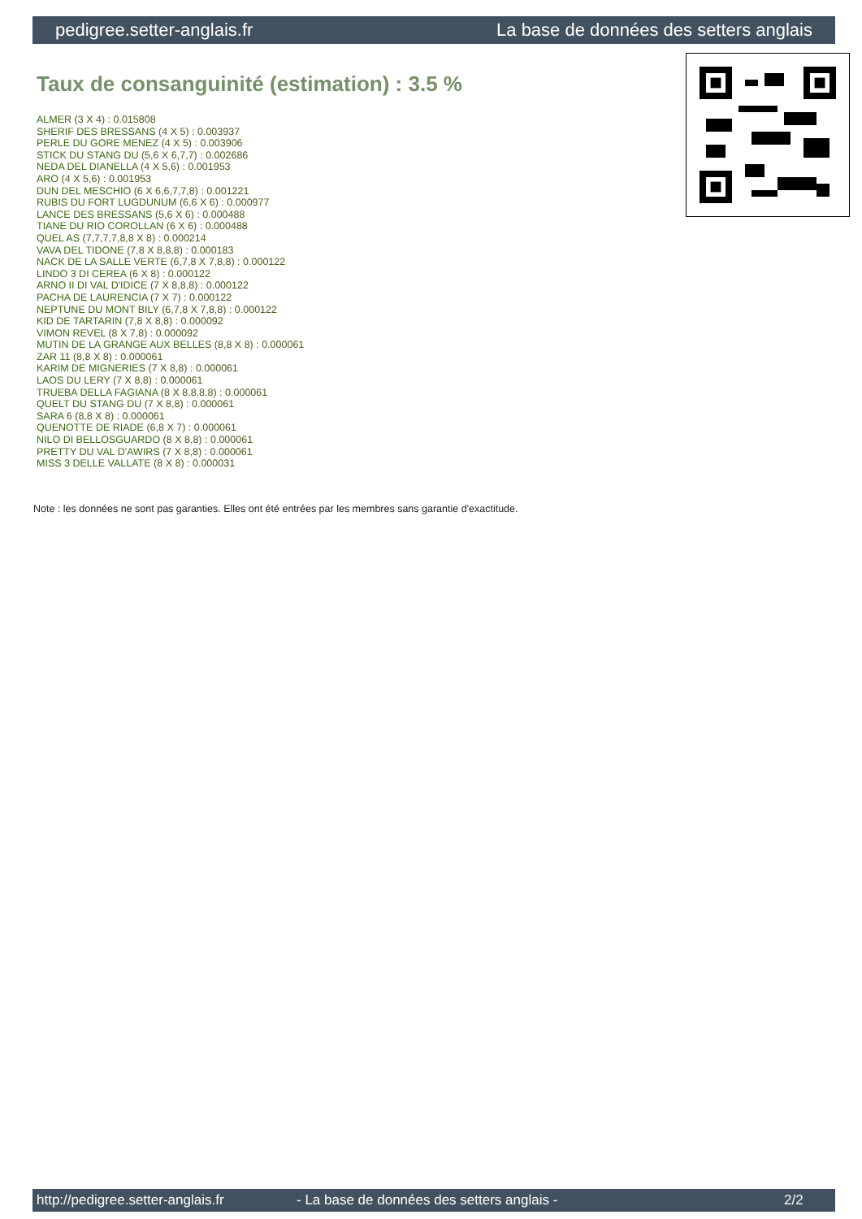pedigree.setter-anglais.fr La base de données des setters anglais
Taux de consanguinité (estimation) : 3.5 %
ALMER (3 X 4) : 0.015808
SHERIF DES BRESSANS (4 X 5) : 0.003937
PERLE DU GORE MENEZ (4 X 5) : 0.003906
STICK DU STANG DU (5,6 X 6,7,7) : 0.002686
NEDA DEL DIANELLA (4 X 5,6) : 0.001953
ARO (4 X 5,6) : 0.001953
DUN DEL MESCHIO (6 X 6,6,7,7,8) : 0.001221
RUBIS DU FORT LUGDUNUM (6,6 X 6) : 0.000977
LANCE DES BRESSANS (5,6 X 6) : 0.000488
TIANE DU RIO COROLLAN (6 X 6) : 0.000488
QUEL AS (7,7,7,7,8,8 X 8) : 0.000214
VAVA DEL TIDONE (7,8 X 8,8,8) : 0.000183
NACK DE LA SALLE VERTE (6,7,8 X 7,8,8) : 0.000122
LINDO 3 DI CEREA (6 X 8) : 0.000122
ARNO II DI VAL D'IDICE (7 X 8,8,8) : 0.000122
PACHA DE LAURENCIA (7 X 7) : 0.000122
NEPTUNE DU MONT BILY (6,7,8 X 7,8,8) : 0.000122
KID DE TARTARIN (7,8 X 8,8) : 0.000092
VIMON REVEL (8 X 7,8) : 0.000092
MUTIN DE LA GRANGE AUX BELLES (8,8 X 8) : 0.000061
ZAR 11 (8,8 X 8) : 0.000061
KARIM DE MIGNERIES (7 X 8,8) : 0.000061
LAOS DU LERY (7 X 8,8) : 0.000061
TRUEBA DELLA FAGIANA (8 X 8,8,8,8) : 0.000061
QUELT DU STANG DU (7 X 8,8) : 0.000061
SARA 6 (8,8 X 8) : 0.000061
QUENOTTE DE RIADE (6,8 X 7) : 0.000061
NILO DI BELLOSGUARDO (8 X 8,8) : 0.000061
PRETTY DU VAL D'AWIRS (7 X 8,8) : 0.000061
MISS 3 DELLE VALLATE (8 X 8) : 0.000031
Note : les données ne sont pas garanties. Elles ont été entrées par les membres sans garantie d'exactitude.
http://pedigree.setter-anglais.fr - La base de données des setters anglais - 2/2